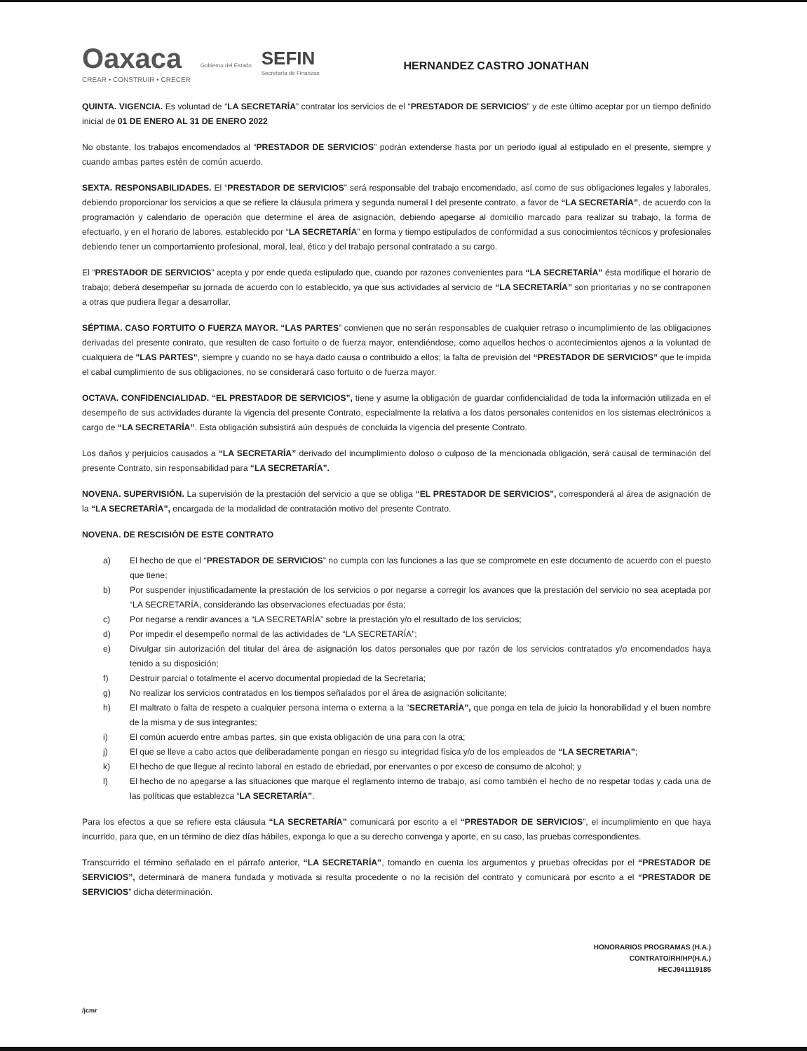Oaxaca
CREAR • CONSTRUIR • CRECER
Gobierno del Estado
SEFIN
Secretaría de Finanzas
HERNANDEZ CASTRO JONATHAN
QUINTA. VIGENCIA. Es voluntad de “LA SECRETARÍA” contratar los servicios de el “PRESTADOR DE SERVICIOS” y de este último aceptar por un tiempo definido inicial de 01 DE ENERO AL 31 DE ENERO 2022
No obstante, los trabajos encomendados al “PRESTADOR DE SERVICIOS” podrán extenderse hasta por un periodo igual al estipulado en el presente, siempre y cuando ambas partes estén de común acuerdo.
SEXTA. RESPONSABILIDADES. El “PRESTADOR DE SERVICIOS” será responsable del trabajo encomendado, así como de sus obligaciones legales y laborales, debiendo proporcionar los servicios a que se refiere la cláusula primera y segunda numeral I del presente contrato, a favor de “LA SECRETARÍA”, de acuerdo con la programación y calendario de operación que determine el área de asignación, debiendo apegarse al domicilio marcado para realizar su trabajo, la forma de efectuarlo, y en el horario de labores, establecido por “LA SECRETARÍA” en forma y tiempo estipulados de conformidad a sus conocimientos técnicos y profesionales debiendo tener un comportamiento profesional, moral, leal, ético y del trabajo personal contratado a su cargo.
El “PRESTADOR DE SERVICIOS” acepta y por ende queda estipulado que, cuando por razones convenientes para “LA SECRETARÍA” ésta modifique el horario de trabajo; deberá desempeñar su jornada de acuerdo con lo establecido, ya que sus actividades al servicio de “LA SECRETARÍA” son prioritarias y no se contraponen a otras que pudiera llegar a desarrollar.
SÉPTIMA. CASO FORTUITO O FUERZA MAYOR. “LAS PARTES” convienen que no serán responsables de cualquier retraso o incumplimiento de las obligaciones derivadas del presente contrato, que resulten de caso fortuito o de fuerza mayor, entendiéndose, como aquellos hechos o acontecimientos ajenos a la voluntad de cualquiera de "LAS PARTES", siempre y cuando no se haya dado causa o contribuido a ellos; la falta de previsión del “PRESTADOR DE SERVICIOS” que le impida el cabal cumplimiento de sus obligaciones, no se considerará caso fortuito o de fuerza mayor.
OCTAVA. CONFIDENCIALIDAD. “EL PRESTADOR DE SERVICIOS”, tiene y asume la obligación de guardar confidencialidad de toda la información utilizada en el desempeño de sus actividades durante la vigencia del presente Contrato, especialmente la relativa a los datos personales contenidos en los sistemas electrónicos a cargo de “LA SECRETARÍA”. Esta obligación subsistirá aún después de concluida la vigencia del presente Contrato.
Los daños y perjuicios causados a “LA SECRETARÍA” derivado del incumplimiento doloso o culposo de la mencionada obligación, será causal de terminación del presente Contrato, sin responsabilidad para “LA SECRETARÍA”.
NOVENA. SUPERVISIÓN. La supervisión de la prestación del servicio a que se obliga “EL PRESTADOR DE SERVICIOS”, corresponderá al área de asignación de la “LA SECRETARÍA”, encargada de la modalidad de contratación motivo del presente Contrato.
NOVENA. DE RESCISIÓN DE ESTE CONTRATO
a) El hecho de que el “PRESTADOR DE SERVICIOS” no cumpla con las funciones a las que se compromete en este documento de acuerdo con el puesto que tiene;
b) Por suspender injustificadamente la prestación de los servicios o por negarse a corregir los avances que la prestación del servicio no sea aceptada por “LA SECRETARÍA, considerando las observaciones efectuadas por ésta;
c) Por negarse a rendir avances a “LA SECRETARÍA” sobre la prestación y/o el resultado de los servicios;
d) Por impedir el desempeño normal de las actividades de “LA SECRETARÍA”;
e) Divulgar sin autorización del titular del área de asignación los datos personales que por razón de los servicios contratados y/o encomendados haya tenido a su disposición;
f) Destruir parcial o totalmente el acervo documental propiedad de la Secretaría;
g) No realizar los servicios contratados en los tiempos señalados por el área de asignación solicitante;
h) El maltrato o falta de respeto a cualquier persona interna o externa a la “SECRETARÍA”, que ponga en tela de juicio la honorabilidad y el buen nombre de la misma y de sus integrantes;
i) El común acuerdo entre ambas partes, sin que exista obligación de una para con la otra;
j) El que se lleve a cabo actos que deliberadamente pongan en riesgo su integridad física y/o de los empleados de “LA SECRETARIA”;
k) El hecho de que llegue al recinto laboral en estado de ebriedad, por enervantes o por exceso de consumo de alcohol; y
l) El hecho de no apegarse a las situaciones que marque el reglamento interno de trabajo, así como también el hecho de no respetar todas y cada una de las políticas que establezca “LA SECRETARÍA”.
Para los efectos a que se refiere esta cláusula “LA SECRETARÍA” comunicará por escrito a el “PRESTADOR DE SERVICIOS”, el incumplimiento en que haya incurrido, para que, en un término de diez días hábiles, exponga lo que a su derecho convenga y aporte, en su caso, las pruebas correspondientes.
Transcurrido el término señalado en el párrafo anterior, “LA SECRETARÍA”, tomando en cuenta los argumentos y pruebas ofrecidas por el “PRESTADOR DE SERVICIOS”, determinará de manera fundada y motivada si resulta procedente o no la recisión del contrato y comunicará por escrito a el “PRESTADOR DE SERVICIOS” dicha determinación.
HONORARIOS PROGRAMAS (H.A.)
CONTRATO/RH/HP(H.A.)
HECJ941119185
/jcmr